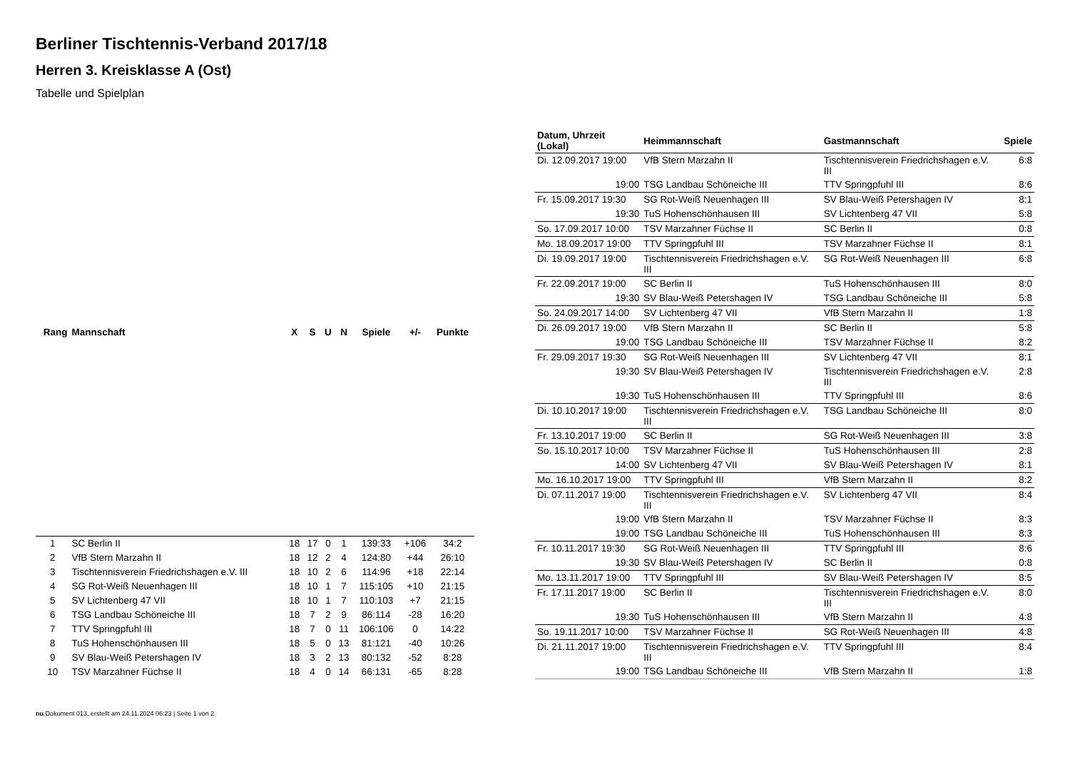Berliner Tischtennis-Verband 2017/18
Herren 3. Kreisklasse A (Ost)
Tabelle und Spielplan
| Rang | Mannschaft | X | S | U | N | Spiele | +/- | Punkte |
| --- | --- | --- | --- | --- | --- | --- | --- | --- |
| 1 | SC Berlin II | 18 | 17 | 0 | 1 | 139:33 | +106 | 34:2 |
| 2 | VfB Stern Marzahn II | 18 | 12 | 2 | 4 | 124:80 | +44 | 26:10 |
| 3 | Tischtennisverein Friedrichshagen e.V. III | 18 | 10 | 2 | 6 | 114:96 | +18 | 22:14 |
| 4 | SG Rot-Weiß Neuenhagen III | 18 | 10 | 1 | 7 | 115:105 | +10 | 21:15 |
| 5 | SV Lichtenberg 47 VII | 18 | 10 | 1 | 7 | 110:103 | +7 | 21:15 |
| 6 | TSG Landbau Schöneiche III | 18 | 7 | 2 | 9 | 86:114 | -28 | 16:20 |
| 7 | TTV Springpfuhl III | 18 | 7 | 0 | 11 | 106:106 | 0 | 14:22 |
| 8 | TuS Hohenschönhausen III | 18 | 5 | 0 | 13 | 81:121 | -40 | 10:26 |
| 9 | SV Blau-Weiß Petershagen IV | 18 | 3 | 2 | 13 | 80:132 | -52 | 8:28 |
| 10 | TSV Marzahner Füchse II | 18 | 4 | 0 | 14 | 66:131 | -65 | 8:28 |
| Datum, Uhrzeit (Lokal) | Heimmannschaft | Gastmannschaft | Spiele |
| --- | --- | --- | --- |
| Di. 12.09.2017 19:00 | VfB Stern Marzahn II | Tischtennisverein Friedrichshagen e.V. III | 6:8 |
| 19:00 | TSG Landbau Schöneiche III | TTV Springpfuhl III | 8:6 |
| Fr. 15.09.2017 19:30 | SG Rot-Weiß Neuenhagen III | SV Blau-Weiß Petershagen IV | 8:1 |
| 19:30 | TuS Hohenschönhausen III | SV Lichtenberg 47 VII | 5:8 |
| So. 17.09.2017 10:00 | TSV Marzahner Füchse II | SC Berlin II | 0:8 |
| Mo. 18.09.2017 19:00 | TTV Springpfuhl III | TSV Marzahner Füchse II | 8:1 |
| Di. 19.09.2017 19:00 | Tischtennisverein Friedrichshagen e.V. III | SG Rot-Weiß Neuenhagen III | 6:8 |
| Fr. 22.09.2017 19:00 | SC Berlin II | TuS Hohenschönhausen III | 8:0 |
| 19:30 | SV Blau-Weiß Petershagen IV | TSG Landbau Schöneiche III | 5:8 |
| So. 24.09.2017 14:00 | SV Lichtenberg 47 VII | VfB Stern Marzahn II | 1:8 |
| Di. 26.09.2017 19:00 | VfB Stern Marzahn II | SC Berlin II | 5:8 |
| 19:00 | TSG Landbau Schöneiche III | TSV Marzahner Füchse II | 8:2 |
| Fr. 29.09.2017 19:30 | SG Rot-Weiß Neuenhagen III | SV Lichtenberg 47 VII | 8:1 |
| 19:30 | SV Blau-Weiß Petershagen IV | Tischtennisverein Friedrichshagen e.V. III | 2:8 |
| 19:30 | TuS Hohenschönhausen III | TTV Springpfuhl III | 8:6 |
| Di. 10.10.2017 19:00 | Tischtennisverein Friedrichshagen e.V. III | TSG Landbau Schöneiche III | 8:0 |
| Fr. 13.10.2017 19:00 | SC Berlin II | SG Rot-Weiß Neuenhagen III | 3:8 |
| So. 15.10.2017 10:00 | TSV Marzahner Füchse II | TuS Hohenschönhausen III | 2:8 |
| 14:00 | SV Lichtenberg 47 VII | SV Blau-Weiß Petershagen IV | 8:1 |
| Mo. 16.10.2017 19:00 | TTV Springpfuhl III | VfB Stern Marzahn II | 8:2 |
| Di. 07.11.2017 19:00 | Tischtennisverein Friedrichshagen e.V. III | SV Lichtenberg 47 VII | 8:4 |
| 19:00 | VfB Stern Marzahn II | TSV Marzahner Füchse II | 8:3 |
| 19:00 | TSG Landbau Schöneiche III | TuS Hohenschönhausen III | 8:3 |
| Fr. 10.11.2017 19:30 | SG Rot-Weiß Neuenhagen III | TTV Springpfuhl III | 8:6 |
| 19:30 | SV Blau-Weiß Petershagen IV | SC Berlin II | 0:8 |
| Mo. 13.11.2017 19:00 | TTV Springpfuhl III | SV Blau-Weiß Petershagen IV | 8:5 |
| Fr. 17.11.2017 19:00 | SC Berlin II | Tischtennisverein Friedrichshagen e.V. III | 8:0 |
| 19:30 | TuS Hohenschönhausen III | VfB Stern Marzahn II | 4:8 |
| So. 19.11.2017 10:00 | TSV Marzahner Füchse II | SG Rot-Weiß Neuenhagen III | 4:8 |
| Di. 21.11.2017 19:00 | Tischtennisverein Friedrichshagen e.V. III | TTV Springpfuhl III | 8:4 |
| 19:00 | TSG Landbau Schöneiche III | VfB Stern Marzahn II | 1:8 |
nu.Dokument 013, erstellt am 24.11.2024 06:23 | Seite 1 von 2